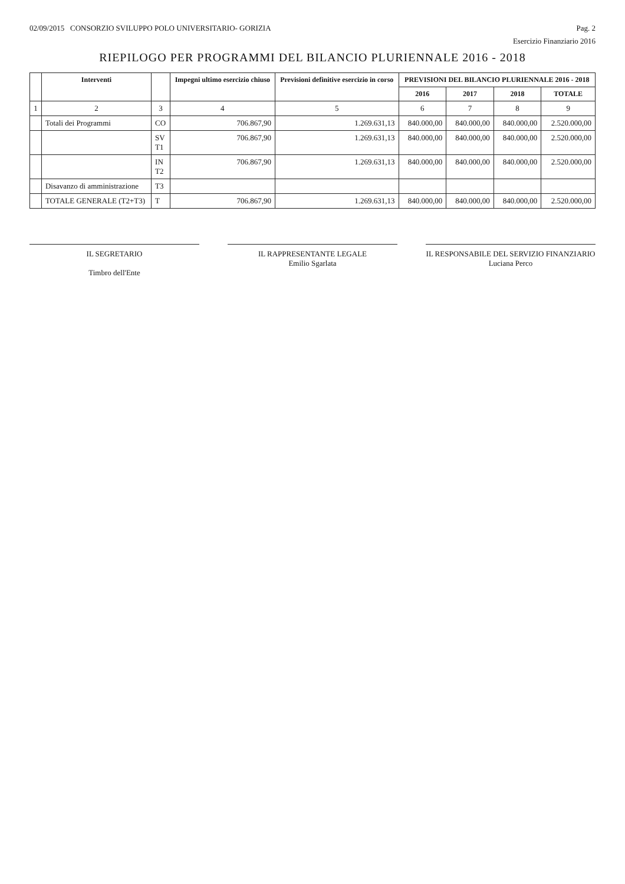02/09/2015 CONSORZIO SVILUPPO POLO UNIVERSITARIO- GORIZIA Pag. 2
Esercizio Finanziario 2016
RIEPILOGO PER PROGRAMMI DEL BILANCIO PLURIENNALE 2016 - 2018
| | Interventi | | Impegni ultimo esercizio chiuso | Previsioni definitive esercizio in corso | PREVISIONI DEL BILANCIO PLURIENNALE 2016 - 2018 | | | |
| --- | --- | --- | --- | --- | --- | --- | --- | --- |
| | | | | | 2016 | 2017 | 2018 | TOTALE |
| 1 | 2 | 3 | 4 | 5 | 6 | 7 | 8 | 9 |
| | Totali dei Programmi | CO | 706.867,90 | 1.269.631,13 | 840.000,00 | 840.000,00 | 840.000,00 | 2.520.000,00 |
| | | SV T1 | 706.867,90 | 1.269.631,13 | 840.000,00 | 840.000,00 | 840.000,00 | 2.520.000,00 |
| | | IN T2 | 706.867,90 | 1.269.631,13 | 840.000,00 | 840.000,00 | 840.000,00 | 2.520.000,00 |
| | Disavanzo di amministrazione | T3 | | | | | | |
| | TOTALE GENERALE (T2+T3) | T | 706.867,90 | 1.269.631,13 | 840.000,00 | 840.000,00 | 840.000,00 | 2.520.000,00 |
IL SEGRETARIO
Timbro dell'Ente
IL RAPPRESENTANTE LEGALE
Emilio Sgarlata
IL RESPONSABILE DEL SERVIZIO FINANZIARIO
Luciana Perco